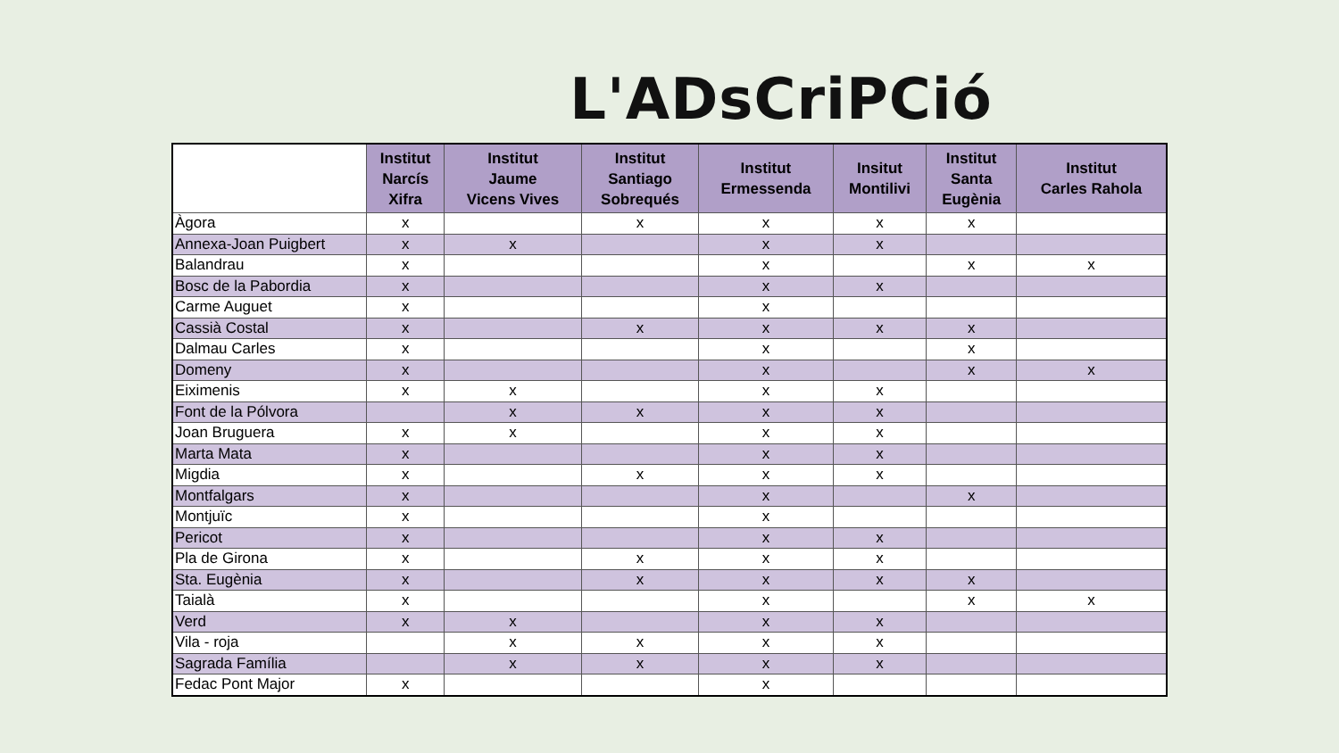L'ADsCriPCió
| | Institut Narcís Xifra | Institut Jaume Vicens Vives | Institut Santiago Sobrequés | Institut Ermessenda | Insitut Montilivi | Institut Santa Eugènia | Institut Carles Rahola |
| --- | --- | --- | --- | --- | --- | --- | --- |
| Àgora | x | | x | x | x | x | |
| Annexa-Joan Puigbert | x | x | | x | x | | |
| Balandrau | x | | | x | | x | x |
| Bosc de la Pabordia | x | | | x | x | | |
| Carme Auguet | x | | | x | | | |
| Cassià Costal | x | | x | x | x | x | |
| Dalmau Carles | x | | | x | | x | |
| Domeny | x | | | x | | x | x |
| Eiximenis | x | x | | x | x | | |
| Font de la Pólvora | | x | x | x | x | | |
| Joan Bruguera | x | x | | x | x | | |
| Marta Mata | x | | | x | x | | |
| Migdia | x | | x | x | x | | |
| Montfalgars | x | | | x | | x | |
| Montjuïc | x | | | x | | | |
| Pericot | x | | | x | x | | |
| Pla de Girona | x | | x | x | x | | |
| Sta. Eugènia | x | | x | x | x | x | |
| Taialà | x | | | x | | x | x |
| Verd | x | x | | x | x | | |
| Vila - roja | | x | x | x | x | | |
| Sagrada Família | | x | x | x | x | | |
| Fedac Pont Major | x | | | x | | | |